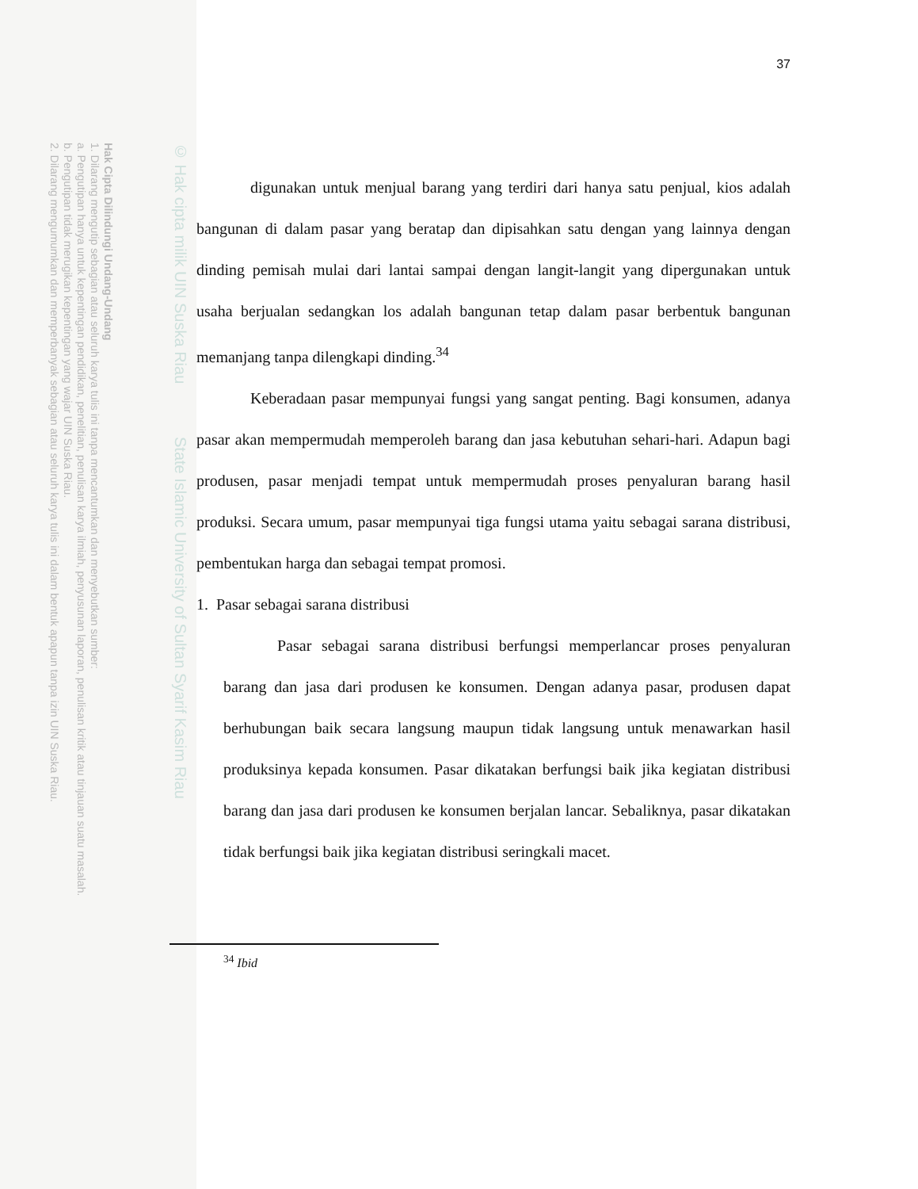Hak Cipta Dilindungi Undang-Undang
1. Dilarang mengutip sebagian atau seluruh karya tulis ini tanpa mencantumkan dan menyebutkan sumber:
a. Pengutipan hanya untuk kepentingan pendidikan, penelitian, penulisan karya ilmiah, penyusunan laporan, penulisan kritik atau tinjauan suatu masalah.
b. Pengutipan tidak merugikan kepentingan yang wajar UIN Suska Riau.
2. Dilarang mengumumkan dan memperbanyak sebagian atau seluruh karya tulis ini dalam bentuk apapun tanpa izin UIN Suska Riau.
© Hak cipta milik UIN Suska Riau State Islamic University of Sultan Syarif Kasim Riau
37
digunakan untuk menjual barang yang terdiri dari hanya satu penjual, kios adalah bangunan di dalam pasar yang beratap dan dipisahkan satu dengan yang lainnya dengan dinding pemisah mulai dari lantai sampai dengan langit-langit yang dipergunakan untuk usaha berjualan sedangkan los adalah bangunan tetap dalam pasar berbentuk bangunan memanjang tanpa dilengkapi dinding.<sup>34</sup>
Keberadaan pasar mempunyai fungsi yang sangat penting. Bagi konsumen, adanya pasar akan mempermudah memperoleh barang dan jasa kebutuhan sehari-hari. Adapun bagi produsen, pasar menjadi tempat untuk mempermudah proses penyaluran barang hasil produksi. Secara umum, pasar mempunyai tiga fungsi utama yaitu sebagai sarana distribusi, pembentukan harga dan sebagai tempat promosi.
1. Pasar sebagai sarana distribusi
Pasar sebagai sarana distribusi berfungsi memperlancar proses penyaluran barang dan jasa dari produsen ke konsumen. Dengan adanya pasar, produsen dapat berhubungan baik secara langsung maupun tidak langsung untuk menawarkan hasil produksinya kepada konsumen. Pasar dikatakan berfungsi baik jika kegiatan distribusi barang dan jasa dari produsen ke konsumen berjalan lancar. Sebaliknya, pasar dikatakan tidak berfungsi baik jika kegiatan distribusi seringkali macet.
<sup>34</sup> Ibid